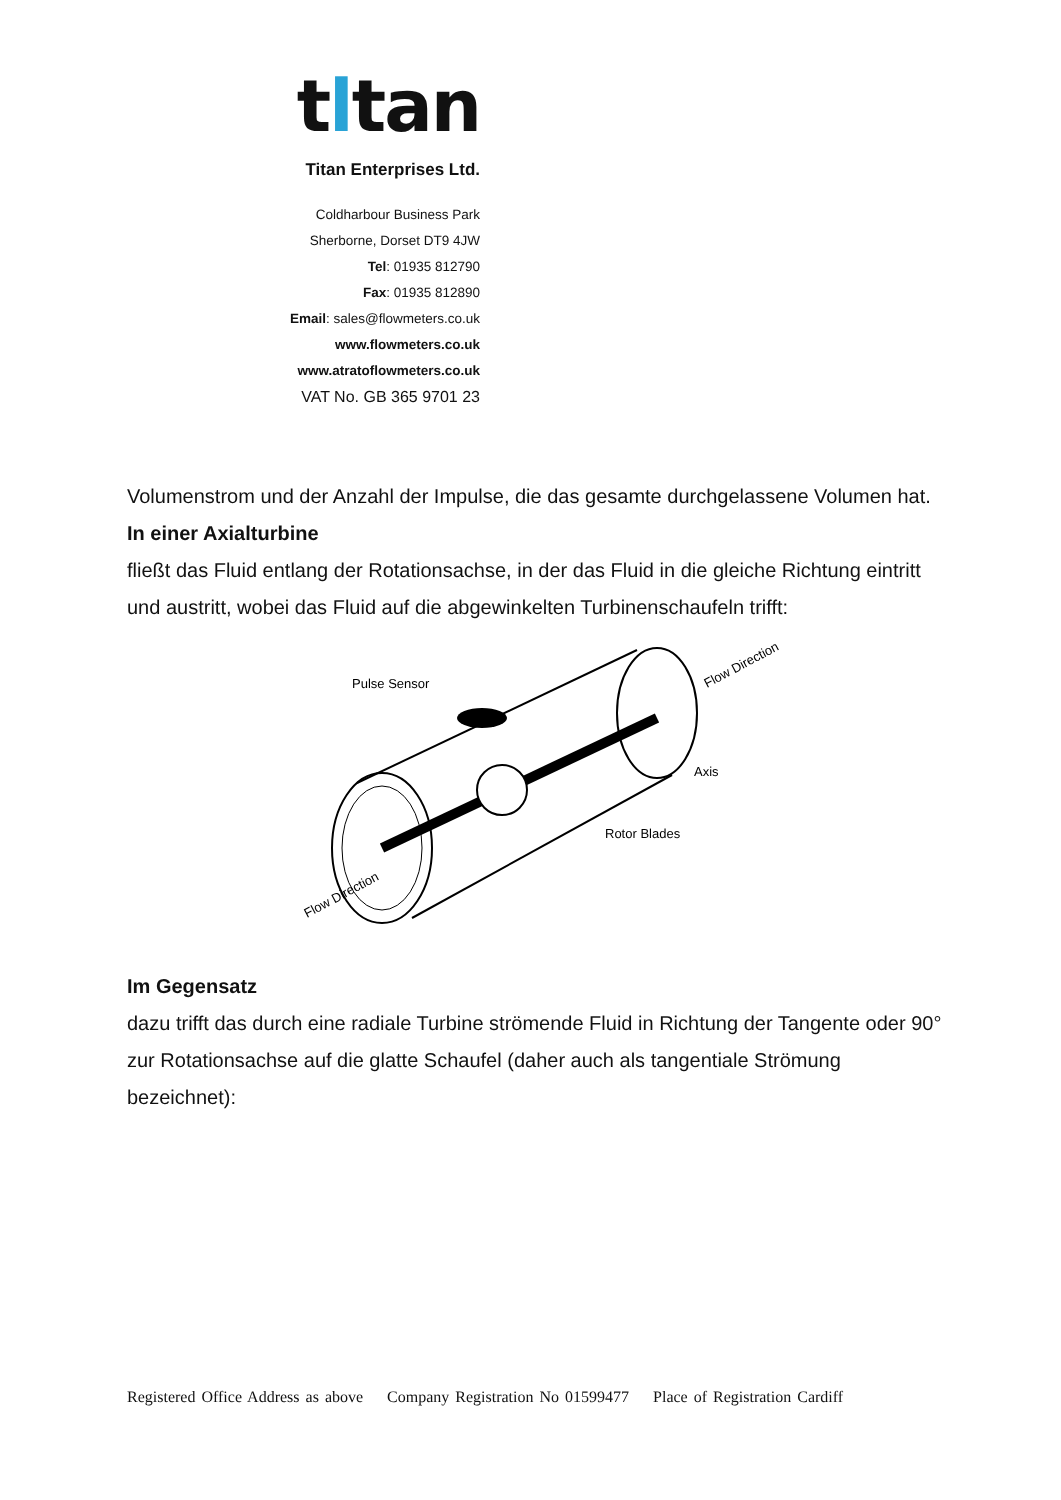tltan
Titan Enterprises Ltd.
Coldharbour Business Park
Sherborne, Dorset DT9 4JW
Tel: 01935 812790
Fax: 01935 812890
Email: sales@flowmeters.co.uk
www.flowmeters.co.uk
www.atratoflowmeters.co.uk
VAT No. GB 365 9701 23
Volumenstrom und der Anzahl der Impulse, die das gesamte durchgelassene Volumen hat.
In einer Axialturbine
fließt das Fluid entlang der Rotationsachse, in der das Fluid in die gleiche Richtung eintritt und austritt, wobei das Fluid auf die abgewinkelten Turbinenschaufeln trifft:
Pulse Sensor
Axis
Rotor Blades
Flow Direction
Flow Direction
Im Gegensatz
dazu trifft das durch eine radiale Turbine strömende Fluid in Richtung der Tangente oder 90° zur Rotationsachse auf die glatte Schaufel (daher auch als tangentiale Strömung bezeichnet):
Registered Office Address as above Company Registration No 01599477 Place of Registration Cardiff